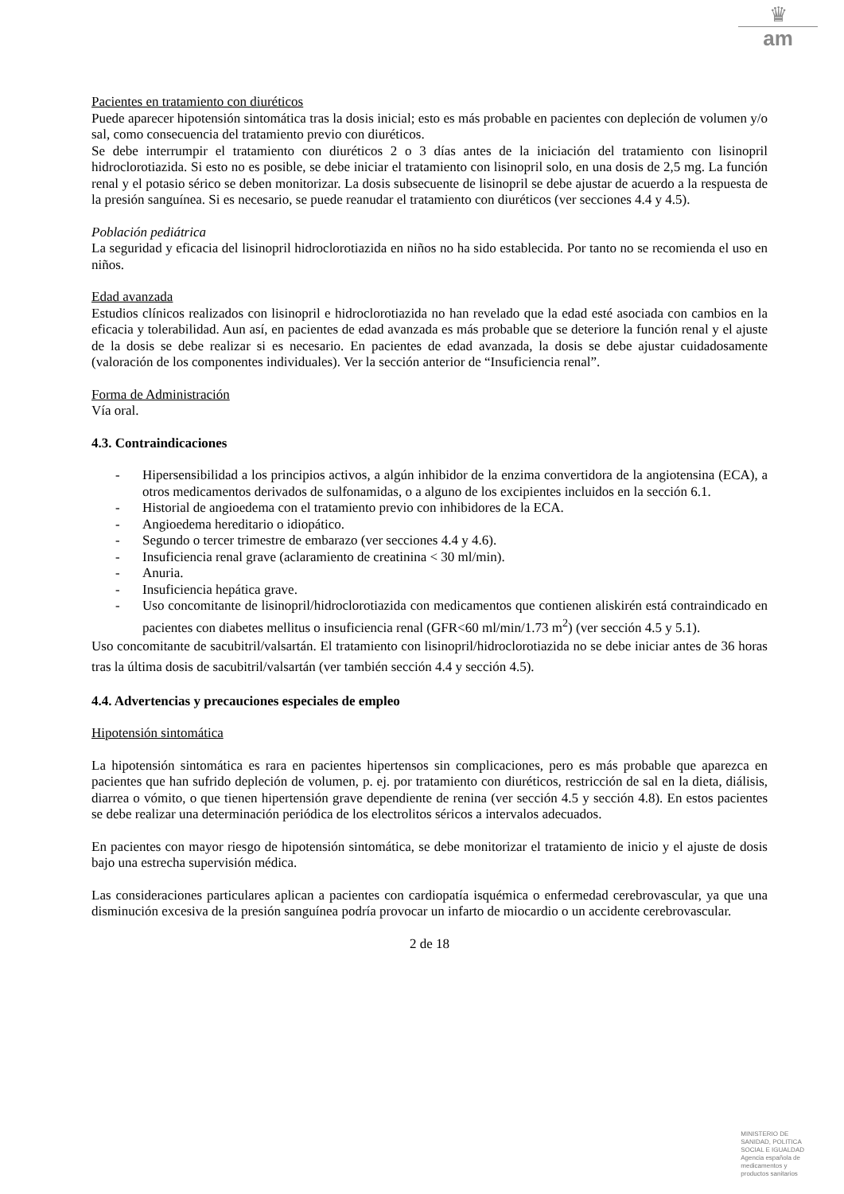♛
am
Pacientes en tratamiento con diuréticos
Puede aparecer hipotensión sintomática tras la dosis inicial; esto es más probable en pacientes con depleción de volumen y/o sal, como consecuencia del tratamiento previo con diuréticos.
Se debe interrumpir el tratamiento con diuréticos 2 o 3 días antes de la iniciación del tratamiento con lisinopril hidroclorotiazida. Si esto no es posible, se debe iniciar el tratamiento con lisinopril solo, en una dosis de 2,5 mg. La función renal y el potasio sérico se deben monitorizar. La dosis subsecuente de lisinopril se debe ajustar de acuerdo a la respuesta de la presión sanguínea. Si es necesario, se puede reanudar el tratamiento con diuréticos (ver secciones 4.4 y 4.5).
Población pediátrica
La seguridad y eficacia del lisinopril hidroclorotiazida en niños no ha sido establecida. Por tanto no se recomienda el uso en niños.
Edad avanzada
Estudios clínicos realizados con lisinopril e hidroclorotiazida no han revelado que la edad esté asociada con cambios en la eficacia y tolerabilidad. Aun así, en pacientes de edad avanzada es más probable que se deteriore la función renal y el ajuste de la dosis se debe realizar si es necesario. En pacientes de edad avanzada, la dosis se debe ajustar cuidadosamente (valoración de los componentes individuales). Ver la sección anterior de “Insuficiencia renal”.
Forma de Administración
Vía oral.
4.3. Contraindicaciones
- Hipersensibilidad a los principios activos, a algún inhibidor de la enzima convertidora de la angiotensina (ECA), a otros medicamentos derivados de sulfonamidas, o a alguno de los excipientes incluidos en la sección 6.1.
- Historial de angioedema con el tratamiento previo con inhibidores de la ECA.
- Angioedema hereditario o idiopático.
- Segundo o tercer trimestre de embarazo (ver secciones 4.4 y 4.6).
- Insuficiencia renal grave (aclaramiento de creatinina < 30 ml/min).
- Anuria.
- Insuficiencia hepática grave.
- Uso concomitante de lisinopril/hidroclorotiazida con medicamentos que contienen aliskirén está contraindicado en pacientes con diabetes mellitus o insuficiencia renal (GFR<60 ml/min/1.73 m<sup>2</sup>) (ver sección 4.5 y 5.1).
Uso concomitante de sacubitril/valsartán. El tratamiento con lisinopril/hidroclorotiazida no se debe iniciar antes de 36 horas tras la última dosis de sacubitril/valsartán (ver también sección 4.4 y sección 4.5).
4.4. Advertencias y precauciones especiales de empleo
Hipotensión sintomática
La hipotensión sintomática es rara en pacientes hipertensos sin complicaciones, pero es más probable que aparezca en pacientes que han sufrido depleción de volumen, p. ej. por tratamiento con diuréticos, restricción de sal en la dieta, diálisis, diarrea o vómito, o que tienen hipertensión grave dependiente de renina (ver sección 4.5 y sección 4.8). En estos pacientes se debe realizar una determinación periódica de los electrolitos séricos a intervalos adecuados.
En pacientes con mayor riesgo de hipotensión sintomática, se debe monitorizar el tratamiento de inicio y el ajuste de dosis bajo una estrecha supervisión médica.
Las consideraciones particulares aplican a pacientes con cardiopatía isquémica o enfermedad cerebrovascular, ya que una disminución excesiva de la presión sanguínea podría provocar un infarto de miocardio o un accidente cerebrovascular.
2 de 18
MINISTERIO DE
SANIDAD, POLITICA
SOCIAL E IGUALDAD
Agencia española de
medicamentos y
productos sanitarios